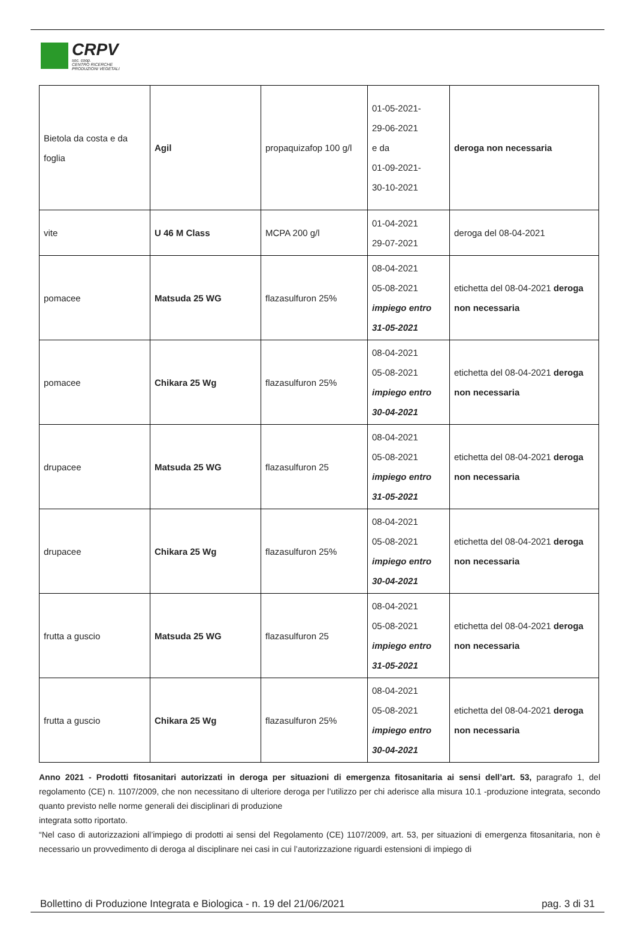CRPV
soc. coop.
CENTRO RICERCHE
PRODUZIONI VEGETALI
| Bietola da costa e da foglia | Agil | propaquizafop 100 g/l | 01-05-2021- 29-06-2021 e da 01-09-2021- 30-10-2021 | deroga non necessaria |
| vite | U 46 M Class | MCPA 200 g/l | 01-04-2021 29-07-2021 | deroga del 08-04-2021 |
| pomacee | Matsuda 25 WG | flazasulfuron 25% | 08-04-2021 05-08-2021 impiego entro 31-05-2021 | etichetta del 08-04-2021 deroga non necessaria |
| pomacee | Chikara 25 Wg | flazasulfuron 25% | 08-04-2021 05-08-2021 impiego entro 30-04-2021 | etichetta del 08-04-2021 deroga non necessaria |
| drupacee | Matsuda 25 WG | flazasulfuron 25 | 08-04-2021 05-08-2021 impiego entro 31-05-2021 | etichetta del 08-04-2021 deroga non necessaria |
| drupacee | Chikara 25 Wg | flazasulfuron 25% | 08-04-2021 05-08-2021 impiego entro 30-04-2021 | etichetta del 08-04-2021 deroga non necessaria |
| frutta a guscio | Matsuda 25 WG | flazasulfuron 25 | 08-04-2021 05-08-2021 impiego entro 31-05-2021 | etichetta del 08-04-2021 deroga non necessaria |
| frutta a guscio | Chikara 25 Wg | flazasulfuron 25% | 08-04-2021 05-08-2021 impiego entro 30-04-2021 | etichetta del 08-04-2021 deroga non necessaria |
Anno 2021 - Prodotti fitosanitari autorizzati in deroga per situazioni di emergenza fitosanitaria ai sensi dell’art. 53, paragrafo 1, del regolamento (CE) n. 1107/2009, che non necessitano di ulteriore deroga per l’utilizzo per chi aderisce alla misura 10.1 -produzione integrata, secondo quanto previsto nelle norme generali dei disciplinari di produzione
integrata sotto riportato.
“Nel caso di autorizzazioni all’impiego di prodotti ai sensi del Regolamento (CE) 1107/2009, art. 53, per situazioni di emergenza fitosanitaria, non è necessario un provvedimento di deroga al disciplinare nei casi in cui l’autorizzazione riguardi estensioni di impiego di
Bollettino di Produzione Integrata e Biologica - n. 19 del 21/06/2021 pag. 3 di 31